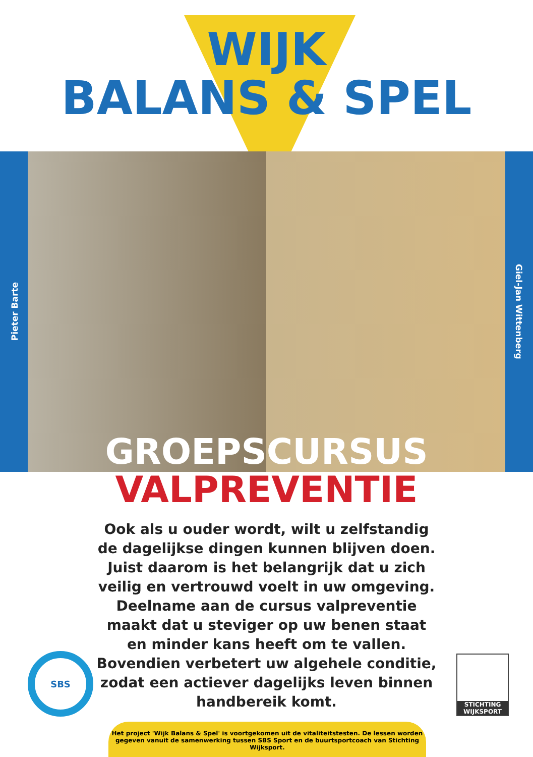WIJK
BALANS & SPEL
Pieter Barte
Giel-Jan Wittenberg
GROEPSCURSUS
VALPREVENTIE
Ook als u ouder wordt, wilt u zelfstandig de dagelijkse dingen kunnen blijven doen. Juist daarom is het belangrijk dat u zich veilig en vertrouwd voelt in uw omgeving. Deelname aan de cursus valpreventie maakt dat u steviger op uw benen staat en minder kans heeft om te vallen. Bovendien verbetert uw algehele conditie, zodat een actiever dagelijks leven binnen handbereik komt.
SBS
STICHTING
WIJKSPORT
Het project 'Wijk Balans & Spel' is voortgekomen uit de vitaliteitstesten. De lessen worden gegeven vanuit de samenwerking tussen SBS Sport en de buurtsportcoach van Stichting Wijksport.